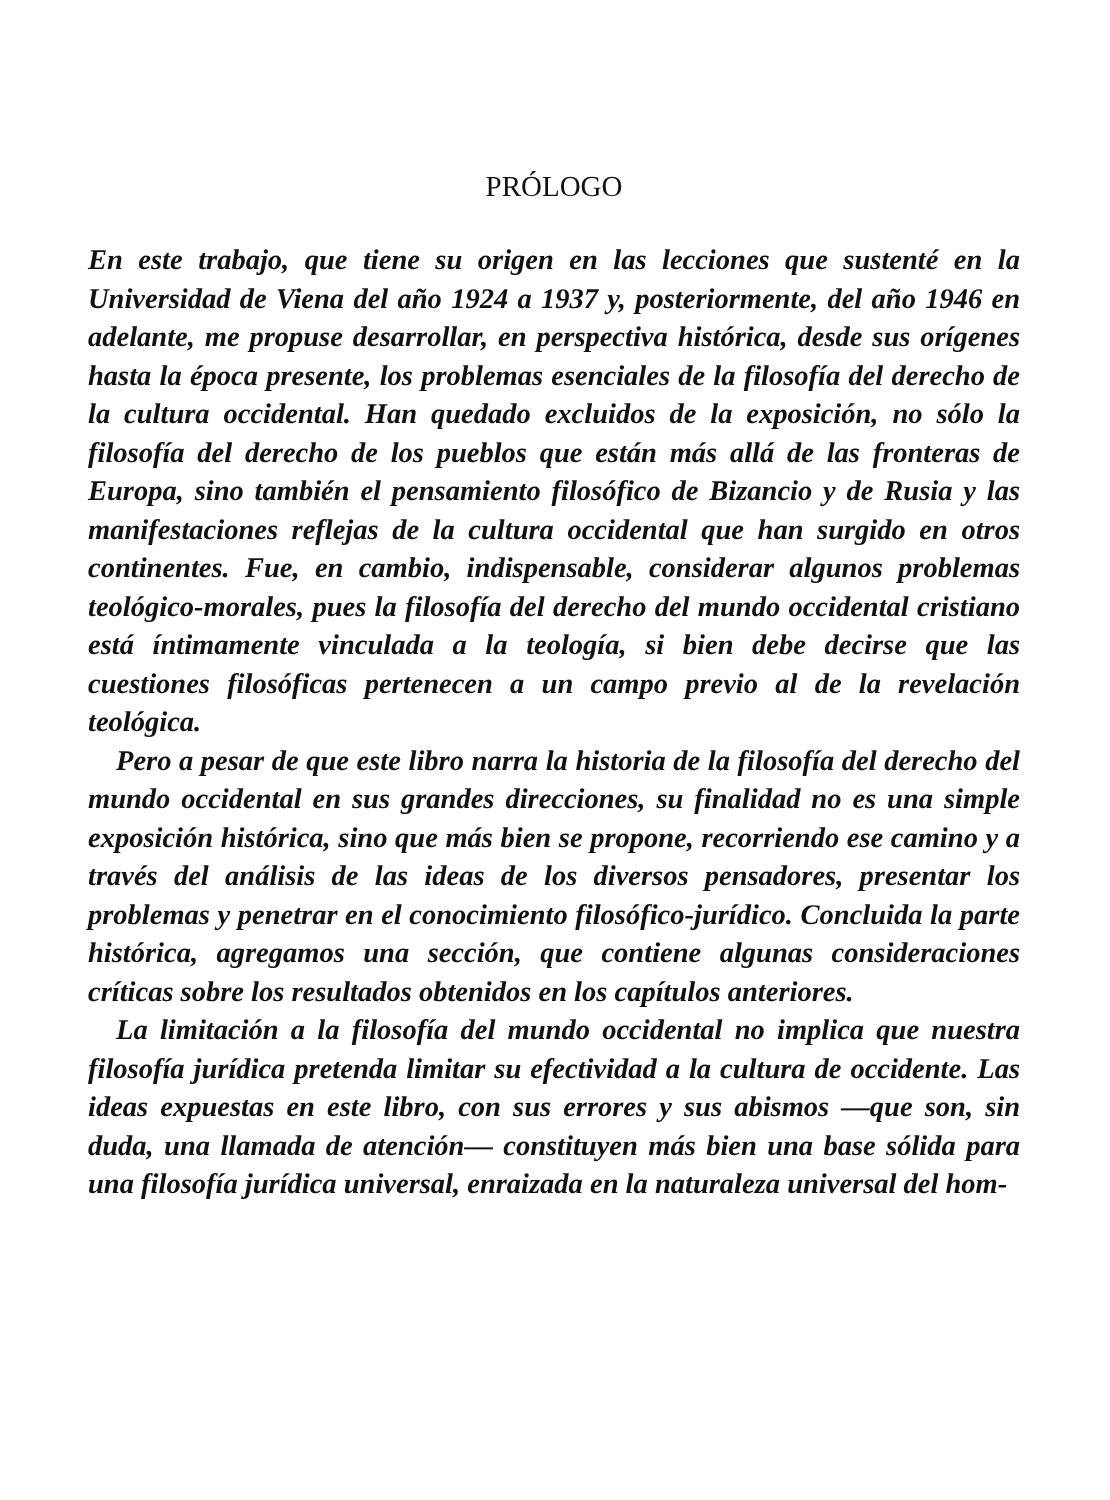PRÓLOGO
En este trabajo, que tiene su origen en las lecciones que sustenté en la Universidad de Viena del año 1924 a 1937 y, posteriormente, del año 1946 en adelante, me propuse desarrollar, en perspectiva histórica, desde sus orígenes hasta la época presente, los problemas esenciales de la filosofía del derecho de la cultura occidental. Han quedado excluidos de la exposición, no sólo la filosofía del derecho de los pueblos que están más allá de las fronteras de Europa, sino también el pensamiento filosófico de Bizancio y de Rusia y las manifestaciones reflejas de la cultura occidental que han surgido en otros continentes. Fue, en cambio, indispensable, considerar algunos problemas teológico-morales, pues la filosofía del derecho del mundo occidental cristiano está íntimamente vinculada a la teología, si bien debe decirse que las cuestiones filosóficas pertenecen a un campo previo al de la revelación teológica.
Pero a pesar de que este libro narra la historia de la filosofía del derecho del mundo occidental en sus grandes direcciones, su finalidad no es una simple exposición histórica, sino que más bien se propone, recorriendo ese camino y a través del análisis de las ideas de los diversos pensadores, presentar los problemas y penetrar en el conocimiento filosófico-jurídico. Concluida la parte histórica, agregamos una sección, que contiene algunas consideraciones críticas sobre los resultados obtenidos en los capítulos anteriores.
La limitación a la filosofía del mundo occidental no implica que nuestra filosofía jurídica pretenda limitar su efectividad a la cultura de occidente. Las ideas expuestas en este libro, con sus errores y sus abismos —que son, sin duda, una llamada de atención— constituyen más bien una base sólida para una filosofía jurídica universal, enraizada en la naturaleza universal del hom-